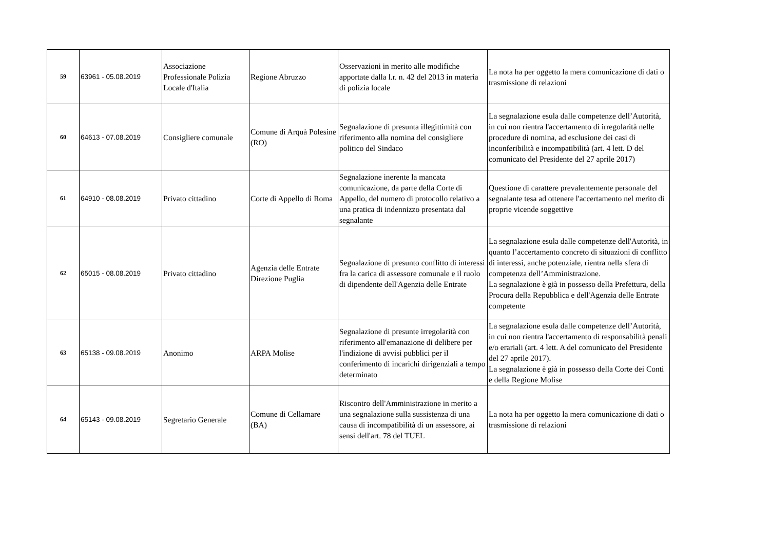| 59 | 63961 - 05.08.2019 | Associazione Professionale Polizia Locale d'Italia | Regione Abruzzo | Osservazioni in merito alle modifiche apportate dalla l.r. n. 42 del 2013 in materia di polizia locale | La nota ha per oggetto la mera comunicazione di dati o trasmissione di relazioni |
| 60 | 64613 - 07.08.2019 | Consigliere comunale | Comune di Arquà Polesine (RO) | Segnalazione di presunta illegittimità con riferimento alla nomina del consigliere politico del Sindaco | La segnalazione esula dalle competenze dell’Autorità, in cui non rientra l'accertamento di irregolarità nelle procedure di nomina, ad esclusione dei casi di inconferibilità e incompatibilità (art. 4 lett. D del comunicato del Presidente del 27 aprile 2017) |
| 61 | 64910 - 08.08.2019 | Privato cittadino | Corte di Appello di Roma | Segnalazione inerente la mancata comunicazione, da parte della Corte di Appello, del numero di protocollo relativo a una pratica di indennizzo presentata dal segnalante | Questione di carattere prevalentemente personale del segnalante tesa ad ottenere l'accertamento nel merito di proprie vicende soggettive |
| 62 | 65015 - 08.08.2019 | Privato cittadino | Agenzia delle Entrate Direzione Puglia | Segnalazione di presunto conflitto di interessi fra la carica di assessore comunale e il ruolo di dipendente dell'Agenzia delle Entrate | La segnalazione esula dalle competenze dell'Autorità, in quanto l’accertamento concreto di situazioni di conflitto di interessi, anche potenziale, rientra nella sfera di competenza dell’Amministrazione. La segnalazione è già in possesso della Prefettura, della Procura della Repubblica e dell'Agenzia delle Entrate competente |
| 63 | 65138 - 09.08.2019 | Anonimo | ARPA Molise | Segnalazione di presunte irregolarità con riferimento all'emanazione di delibere per l'indizione di avvisi pubblici per il conferimento di incarichi dirigenziali a tempo determinato | La segnalazione esula dalle competenze dell’Autorità, in cui non rientra l'accertamento di responsabilità penali e/o erariali (art. 4 lett. A del comunicato del Presidente del 27 aprile 2017). La segnalazione è già in possesso della Corte dei Conti e della Regione Molise |
| 64 | 65143 - 09.08.2019 | Segretario Generale | Comune di Cellamare (BA) | Riscontro dell'Amministrazione in merito a una segnalazione sulla sussistenza di una causa di incompatibilità di un assessore, ai sensi dell'art. 78 del TUEL | La nota ha per oggetto la mera comunicazione di dati o trasmissione di relazioni |